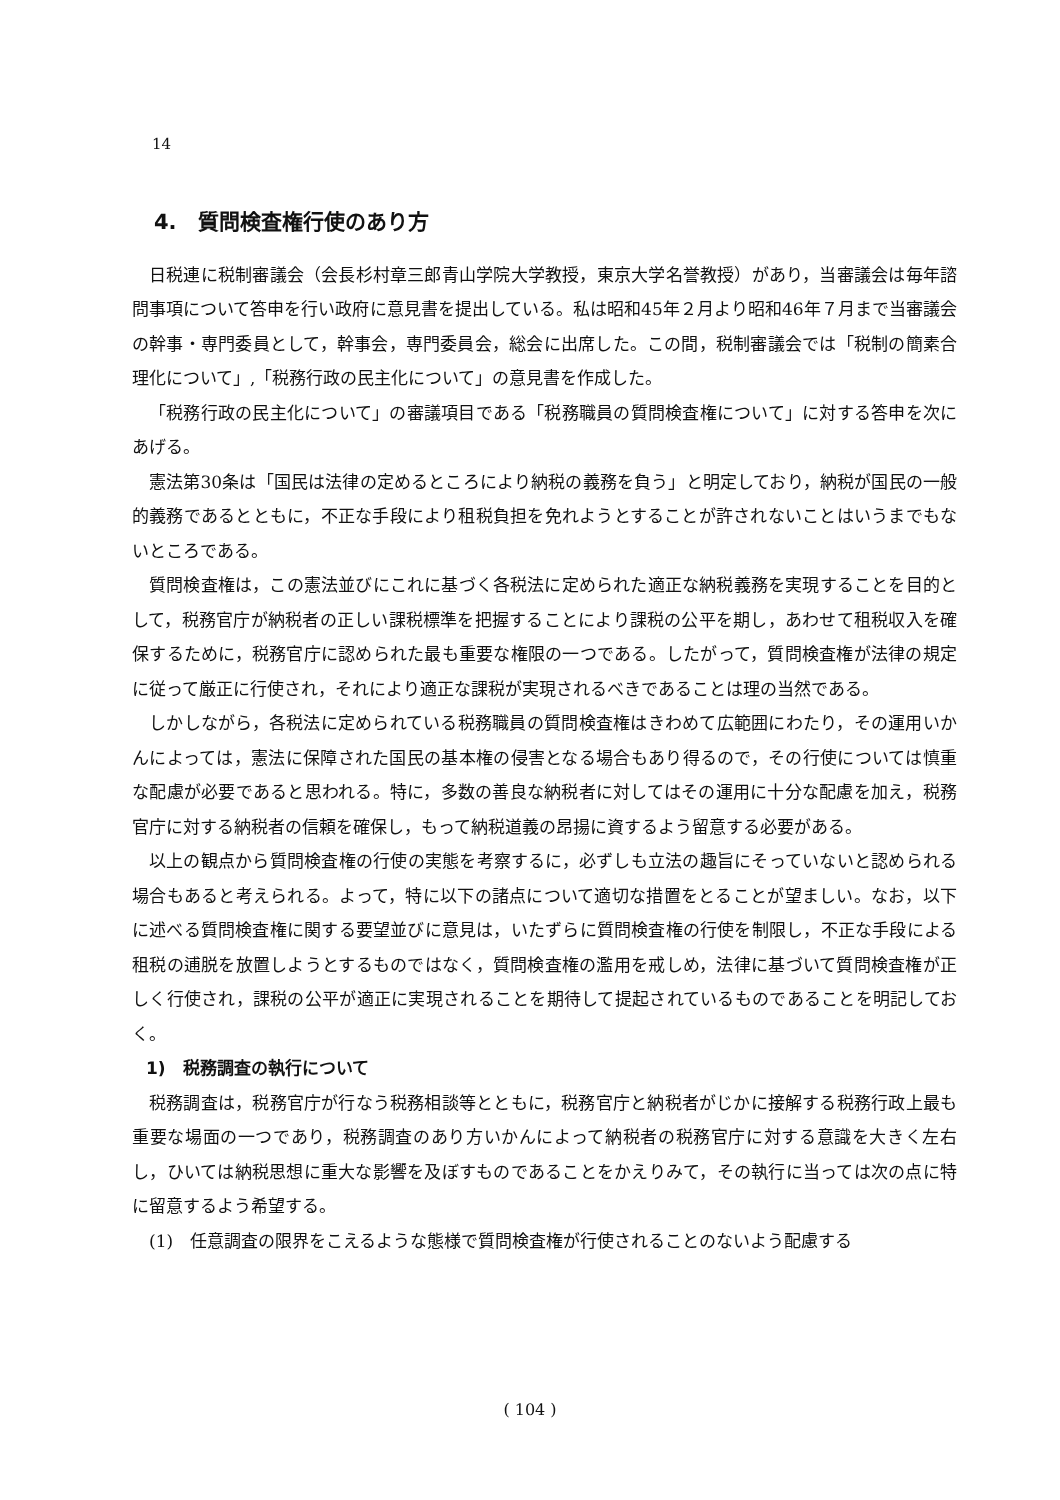14
4.　質問検査権行使のあり方
日税連に税制審議会（会長杉村章三郎青山学院大学教授，東京大学名誉教授）があり，当審議会は毎年諮問事項について答申を行い政府に意見書を提出している。私は昭和45年２月より昭和46年７月まで当審議会の幹事・専門委員として，幹事会，専門委員会，総会に出席した。この間，税制審議会では「税制の簡素合理化について」,「税務行政の民主化について」の意見書を作成した。
「税務行政の民主化について」の審議項目である「税務職員の質問検査権について」に対する答申を次にあげる。
憲法第30条は「国民は法律の定めるところにより納税の義務を負う」と明定しており，納税が国民の一般的義務であるとともに，不正な手段により租税負担を免れようとすることが許されないことはいうまでもないところである。
質問検査権は，この憲法並びにこれに基づく各税法に定められた適正な納税義務を実現することを目的として，税務官庁が納税者の正しい課税標準を把握することにより課税の公平を期し，あわせて租税収入を確保するために，税務官庁に認められた最も重要な権限の一つである。したがって，質問検査権が法律の規定に従って厳正に行使され，それにより適正な課税が実現されるべきであることは理の当然である。
しかしながら，各税法に定められている税務職員の質問検査権はきわめて広範囲にわたり，その運用いかんによっては，憲法に保障された国民の基本権の侵害となる場合もあり得るので，その行使については慎重な配慮が必要であると思われる。特に，多数の善良な納税者に対してはその運用に十分な配慮を加え，税務官庁に対する納税者の信頼を確保し，もって納税道義の昂揚に資するよう留意する必要がある。
以上の観点から質問検査権の行使の実態を考察するに，必ずしも立法の趣旨にそっていないと認められる場合もあると考えられる。よって，特に以下の諸点について適切な措置をとることが望ましい。なお，以下に述べる質問検査権に関する要望並びに意見は，いたずらに質問検査権の行使を制限し，不正な手段による租税の逋脱を放置しようとするものではなく，質問検査権の濫用を戒しめ，法律に基づいて質問検査権が正しく行使され，課税の公平が適正に実現されることを期待して提起されているものであることを明記しておく。
1)　税務調査の執行について
税務調査は，税務官庁が行なう税務相談等とともに，税務官庁と納税者がじかに接解する税務行政上最も重要な場面の一つであり，税務調査のあり方いかんによって納税者の税務官庁に対する意識を大きく左右し，ひいては納税思想に重大な影響を及ぼすものであることをかえりみて，その執行に当っては次の点に特に留意するよう希望する。
(1)　任意調査の限界をこえるような態様で質問検査権が行使されることのないよう配慮する
( 104 )